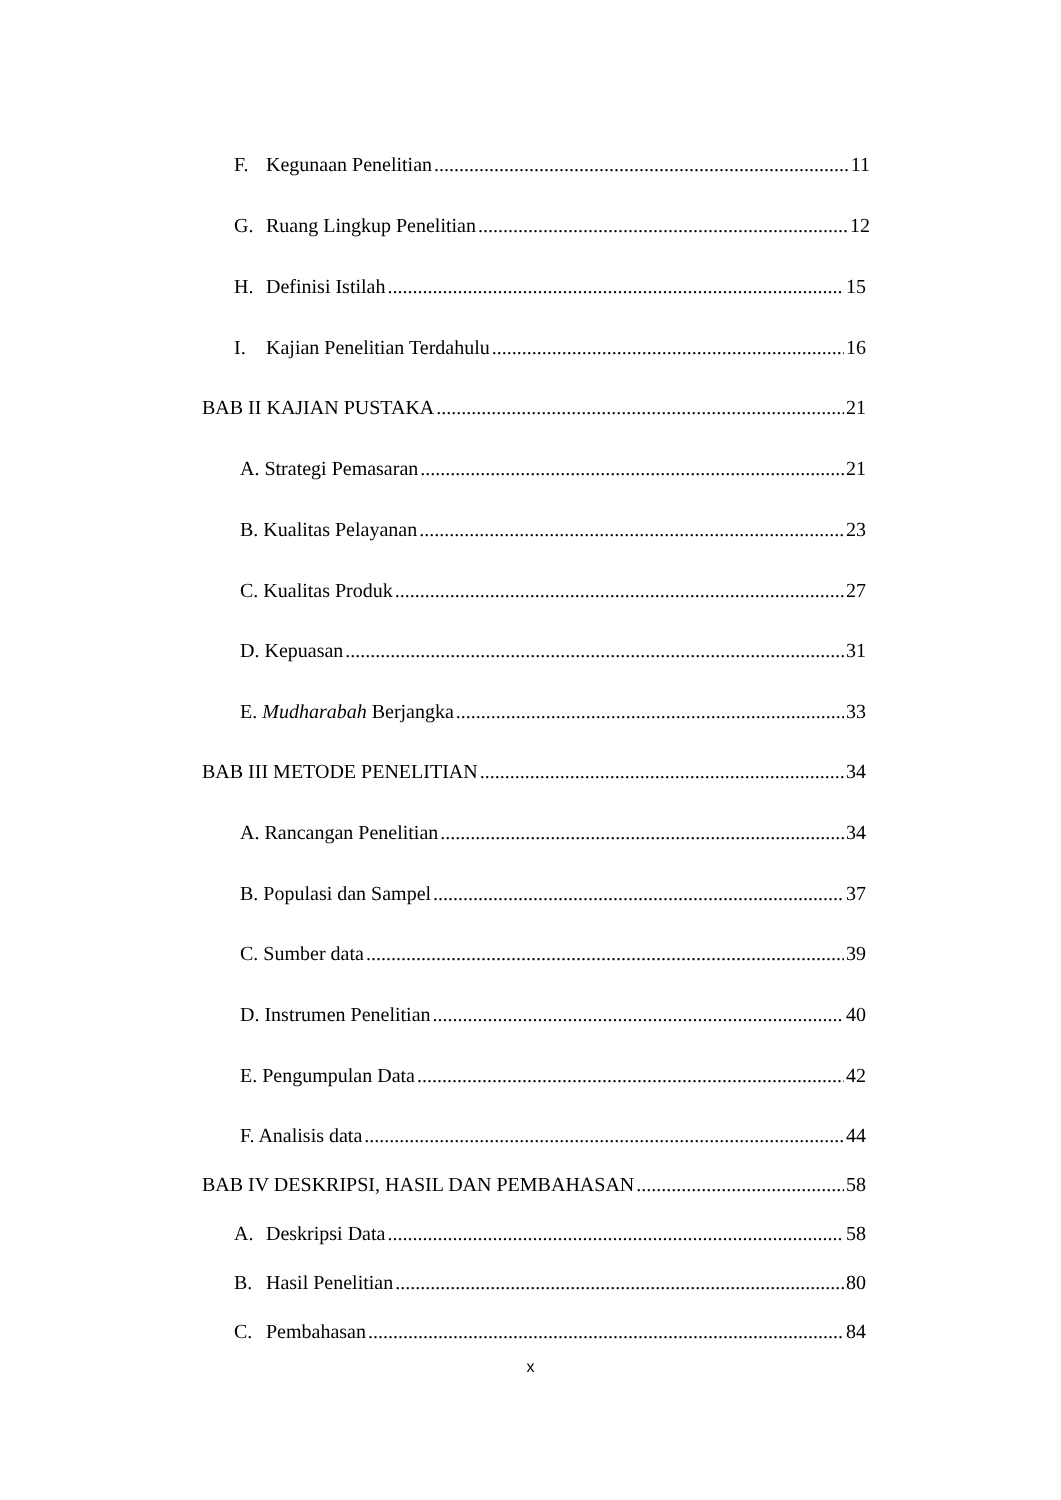F. Kegunaan Penelitian 11
G. Ruang Lingkup Penelitian 12
H. Definisi Istilah 15
I. Kajian Penelitian Terdahulu 16
BAB II KAJIAN PUSTAKA 21
A. Strategi Pemasaran 21
B. Kualitas Pelayanan 23
C. Kualitas Produk 27
D. Kepuasan 31
E. Mudharabah Berjangka 33
BAB III METODE PENELITIAN 34
A. Rancangan Penelitian 34
B. Populasi dan Sampel 37
C. Sumber data 39
D. Instrumen Penelitian 40
E. Pengumpulan Data 42
F. Analisis data 44
BAB IV DESKRIPSI, HASIL DAN PEMBAHASAN 58
A. Deskripsi Data 58
B. Hasil Penelitian 80
C. Pembahasan 84
x